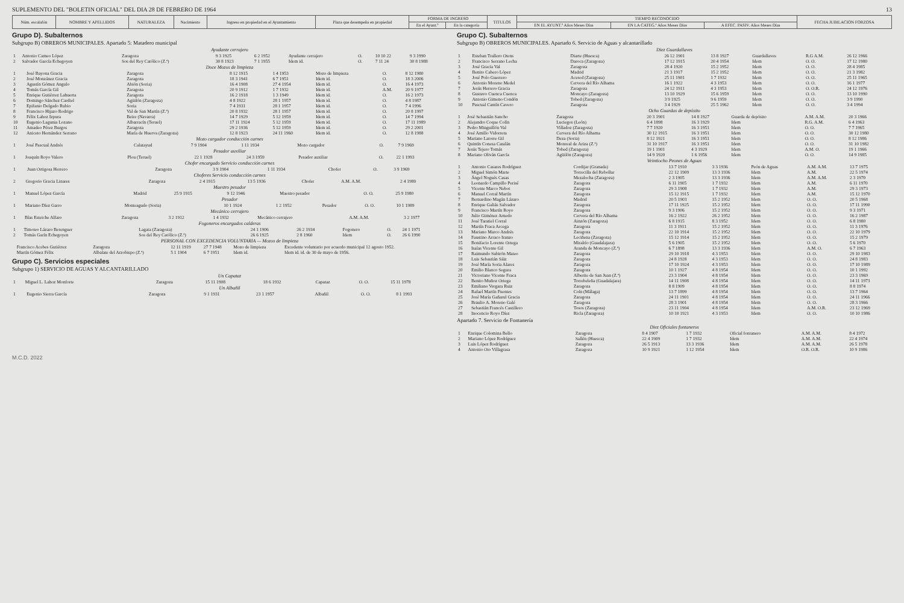SUPLEMENTO DEL "BOLETIN OFICIAL" DEL DIA 28 DE FEBRERO DE 1964 13
| Núm. escalafón | NOMBRE Y APELLIDOS | NATURALEZA | Nacimiento | Ingreso en propiedad en el Ayuntamiento | Plaza que desempeña en propiedad | FORMA DE INGRESO | | TITULOS | TIEMPO RECONOCIDO | | | FECHA JUBILACION FORZOSA |
| --- | --- | --- | --- | --- | --- | --- | --- | --- | --- | --- | --- | --- |
| | | | | | | En el Ayunt.º | En la categoría | | EN EL AYUNT.º Años Meses Días | EN LA CATEG.ª Años Meses Días | A EFEC. PASIV. Años Meses Días | |
Grupo D). Subalternos
Subgrupo B) OBREROS MUNICIPALES. Apartado 5: Matadero municipal
Ayudante cerrajero
| 1 | Antonio Cameo López | Zaragoza | 9 3 1925 | 6 2 1952 | Ayudante cerrajero | O. | | 10 10 22 | 9 3 1990 |
| 2 | Salvador García Echegoyen | Sos del Rey Católico (Z.ª) | 30 8 1923 | 7 1 1955 | Idem id. | O. | | 7 11 24 | 30 8 1988 |
Doce Mozos de limpieza
| 1 | José Bayona Gracia | Zaragoza | 8 12 1915 | 1 4 1953 | Mozo de limpieza | O. | 8 12 1980 |
| 2 | José Monzánez Gracia | Zaragoza | 18 3 1941 | 6 7 1951 | Idem id. | O. | 18 3 2006 |
| 3 | Agustín Gómez Angulo | Abión (Soria) | 16 4 1908 | 27 4 1954 | Idem id. | O. | 16 4 1973 |
| 4 | Tomás García Gil | Zaragoza | 20 9 1912 | 1 7 1932 | Idem id. | A.M. | 20 9 1977 |
| 5 | Enrique Gutiérrez Lahuerta | Zaragoza | 16 2 1918 | 1 3 1949 | Idem id. | O. | 16 2 1973 |
| 6 | Domingo Sánchez Cardiel | Agüilón (Zaragoza) | 4 8 1922 | 28 1 1957 | Idem id. | O. | 4 8 1987 |
| 7 | Epifanio Delgado Rubio | Soria | 7 4 1931 | 28 1 1957 | Idem id. | O. | 7 4 1996 |
| 8 | Francisco Hijazo Rodrigo | Val de San Martín (Z.ª) | 20 8 1932 | 28 1 1957 | Idem id. | O. | 20 8 1997 |
| 9 | Félix Lahoz Izpura | Beire (Navarra) | 14 7 1929 | 5 12 1959 | Idem id. | O. | 14 7 1994 |
| 10 | Eugenio Lagunia Lozano | Albarracín (Teruel) | 17 11 1924 | 5 12 1959 | Idem id. | O. | 17 11 1989 |
| 11 | Amadeo Pérez Burgos | Zaragoza | 29 2 1936 | 5 12 1959 | Idem id. | O. | 29 2 2001 |
| 12 | Aniceto Hernández Serrano | María de Huerva (Zaragoza) | 12 8 1923 | 24 11 1960 | Idem id. | O. | 12 8 1988 |
Mozo cargador conducción carnes
| 1 | José Pascual Andrés | Calatayud | 7 9 1904 | 1 11 1934 | Mozo cargador | O. | 7 9 1969 |
Pesador auxiliar
| 1 | Joaquín Royo Valero | Plou (Teruel) | 22 1 1928 | 24 3 1959 | Pesador auxiliar | O. | 22 1 1993 |
Chofer encargado Servicio conducción carnes
| 1 | Juan Ortigosa Herrero | Zaragoza | 3 9 1904 | 1 11 1934 | Chofer | O. | 3 9 1969 |
Choferes Servicio conducción carnes
| 2 | Gregorio Gracia Linares | Zaragoza | 2 4 1915 | 13 5 1936 | Chofer | A.M. A.M. | 2 4 1980 |
Maestro pesador
| 1 | Manuel López García | Madrid | 25 9 1915 | 9 12 1946 | Maestro pesador | O. O. | 25 9 1980 |
Pesador
| 1 | Mariano Díez Garro | Monteagudo (Soria) | 10 1 1924 | 1 2 1952 | Pesador | O. O. | 10 1 1989 |
Mecánico cerrajero
| 1 | Blas Esteiche Alfaro | Zaragoza | 3 2 1912 | 1 4 1932 | Mecánico cerrajero | A.M. A.M. | 3 2 1977 |
Fogoneros encargados calderas
| 1 | Timoteo Lázaro Berenguer | Lagata (Zaragoza) | 24 1 1906 | 26 2 1934 | Fogonero | O. | 24 1 1971 |
| 2 | Tomás Garín Echegoyen | Sos del Rey Católico (Z.ª) | 26 6 1925 | 2 8 1960 | Idem | O. | 26 6 1990 |
PERSONAL CON EXCEDENCIA VOLUNTARIA — Mozos de limpieza
| | Francisco Acebes Gutiérrez | Zaragoza | 12 11 1919 | 27 7 1948 | Mozo de limpieza | Excedente voluntario por acuerdo municipal 12 agosto 1952. |
| | Martín Gómez Félix | Albalate del Arzobispo (Z.ª) | 5 1 1904 | 6 7 1951 | Idem id. | Idem id. id. de 30 de mayo de 1956. |
Grupo C). Servicios especiales
Subgrupo 1) SERVICIO DE AGUAS Y ALCANTARILLADO
Un Capataz
| 1 | Miguel L. Lahoz Monforte | Zaragoza | 15 11 1908 | 18 6 1932 | Capataz | O. O. | 15 11 1978 |
Un Albañil
| 1 | Eugenio Sierra García | Zaragoza | 9 1 1931 | 23 1 1957 | Albañil | O. O. | 8 1 1993 |
Grupo C). Subalternos
Subgrupo B) OBREROS MUNICIPALES. Apartado 6. Servicio de Aguas y alcantarillado
Diez Guardallaves
| 1 | Esteban Trallero Otens | Diarte (Huesca) | 26 12 1901 | 13 8 1927 | Guardallaves | R.G A.M. | 26 12 1966 |
| 2 | Francisco Serrano Lecha | Daroca (Zaragoza) | 17 12 1915 | 20 4 1954 | Idem | O. O. | 17 12 1980 |
| 3 | José Gracia Val | Zaragoza | 28 4 1920 | 15 2 1952 | Idem | O. O. | 28 4 1985 |
| 4 | Benito Cabero López | Madrid | 21 3 1917 | 15 2 1952 | Idem | O. O. | 21 3 1982 |
| 5 | José Polo Guerrero | Acered (Zaragoza) | 25 11 1901 | 1 7 1932 | Idem | O. O. | 25 11 1965 |
| 6 | Antonio Moreno Medel | Cervera del Río Alhama | 16 1 1922 | 4 3 1953 | Idem | O. O. | 16 1 1977 |
| 7 | Jesús Herrero Gracia | Zaragoza | 24 12 1911 | 4 3 1953 | Idem | O. O.R. | 24 12 1976 |
| 8 | Gustavo Cuenca Cuenca | Moncayo (Zaragoza) | 13 10 1929 | 15 6 1959 | Idem | O. O. | 13 10 1990 |
| 9 | Antonio Gimeno Condón | Tobed (Zaragoza) | 3 9 1925 | 9 6 1959 | Idem | O. O. | 3 9 1990 |
| 10 | Pascual Cantín Cavero | Zaragoza | 3 4 1929 | 25 5 1962 | Idem | O. O. | 3 4 1994 |
Ocho Guardas de depósito
| 1 | José Sebastián Sancho | Zaragoza | 20 3 1901 | 14 8 1927 | Guarda de depósito | A.M. A.M. | 20 3 1966 |
| 2 | Alejandro Coque Colín | Luciegos (León) | 6 4 1898 | 16 3 1929 | Idem | R.G. A.M. | 6 4 1963 |
| 3 | Pedro Minguillón Val | Villadoz (Zaragoza) | 7 7 1920 | 16 3 1951 | Idem | O. O. | 7 7 1965 |
| 4 | José Amillo Vidorreta | Cervera del Río Alhama | 30 12 1915 | 16 3 1951 | Idem | O. O. | 30 12 1980 |
| 5 | Mariano Latorre Gil | Deza (Soria) | 8 12 1921 | 16 3 1951 | Idem | O. O. | 8 12 1986 |
| 6 | Quintín Conesa Catalán | Monreal de Ariza (Z.ª) | 31 10 1917 | 16 3 1951 | Idem | O. O. | 31 10 1982 |
| 7 | Jesús Tejero Tomás | Tobed (Zaragoza) | 19 1 1901 | 4 3 1929 | Idem | A.M. O. | 19 1 1966 |
| 8 | Mariano Oliván García | Agüilón (Zaragoza) | 14 9 1920 | 1 6 1956 | Idem | O. O. | 14 9 1985 |
Veintiocho Peones de Aguas
| 1 | Antonio Casares Rodríguez | Cordijar (Granada) | 13 7 1910 | 3 3 1936 | Peón de Aguas | A.M. A.M. | 13 7 1975 |
| 2 | Miguel Simón Marte | Torrecilla del Rebollar | 22 12 1909 | 13 3 1936 | Idem | A.M. | 22 5 1974 |
| 3 | Ángel Nogués Casas | Mezalocha (Zaragoza) | 2 3 1905 | 13 3 1936 | Idem | A.M. A.M. | 2 3 1970 |
| 4 | Leonardo Campillo Perisé | Zaragoza | 6 11 1905 | 1 7 1932 | Idem | A.M. | 6 11 1970 |
| 5 | Vicente Marco Nebot | Zaragoza | 29 3 1908 | 1 7 1932 | Idem | A.M. | 29 3 1973 |
| 6 | Manuel Corral Martín | Zaragoza | 15 12 1915 | 1 7 1932 | Idem | A.M. | 15 12 1970 |
| 7 | Bernardino Magán Lázaro | Madrid | 20 5 1903 | 15 2 1952 | Idem | O. O. | 20 5 1968 |
| 8 | Enrique Galiás Salvador | Zaragoza | 17 11 1925 | 15 2 1952 | Idem | O. O. | 17 11 1990 |
| 9 | Francisco Martín Royo | Zaragoza | 9 3 1906 | 15 2 1952 | Idem | O. O. | 9 3 1971 |
| 10 | Julio Giménez Arnedo | Cervera del Río Alhama | 16 2 1922 | 26 2 1952 | Idem | O. O. | 16 2 1987 |
| 11 | José Taratiel Corral | Ainzón (Zaragoza) | 6 8 1915 | 8 3 1952 | Idem | O. O. | 6 8 1980 |
| 12 | Martín Fraca Arcega | Zaragoza | 11 3 1911 | 15 2 1952 | Idem | O. O. | 11 3 1976 |
| 13 | Mariano Marco Andrés | Zaragoza | 22 10 1914 | 15 2 1952 | Idem | O. O. | 22 10 1979 |
| 14 | Faustino Arraco Iranzo | Leciñena (Zaragoza) | 15 12 1914 | 15 2 1952 | Idem | O. O. | 15 2 1979 |
| 15 | Bonifacio Lorente Ortega | Miralrío (Guadalajara) | 5 6 1905 | 15 2 1952 | Idem | O. O. | 5 6 1970 |
| 16 | Isaías Vicente Gil | Aranda de Moncayo (Z.ª) | 6 7 1898 | 13 3 1936 | Idem | A.M. O. | 6 7 1963 |
| 17 | Raimundo Subirón Mateo | Zaragoza | 29 10 1918 | 4 3 1953 | Idem | O. O. | 29 10 1983 |
| 18 | Luis Sebastián Sáiz | Zaragoza | 24 8 1928 | 4 3 1953 | Idem | O. O. | 24 8 1983 |
| 19 | José María Soria Alares | Zaragoza | 17 10 1924 | 4 3 1953 | Idem | O. O. | 17 10 1989 |
| 20 | Emilio Blanco Segura | Zaragoza | 10 1 1927 | 4 8 1954 | Idem | O. O. | 10 1 1992 |
| 21 | Victoriano Vicente Fraca | Alberite de San Juan (Z.ª) | 23 3 1904 | 4 8 1954 | Idem | O. O. | 23 3 1969 |
| 22 | Benito Muñoz Ortega | Torrebeleña (Guadalajara) | 14 11 1908 | 4 8 1954 | Idem | O. O. | 14 11 1973 |
| 23 | Emiliano Vergara Ruiz | Zaragoza | 8 8 1909 | 4 8 1954 | Idem | O. O. | 8 8 1974 |
| 24 | Rafael Martín Fuentes | Coín (Málaga) | 13 7 1899 | 4 8 1954 | Idem | O. O. | 13 7 1964 |
| 25 | José María Gañarul Gracia | Zaragoza | 24 11 1901 | 4 8 1954 | Idem | O. O. | 24 11 1966 |
| 26 | Braulio A. Moreno Galé | Zaragoza | 28 3 1901 | 4 8 1954 | Idem | O. O. | 28 3 1966 |
| 27 | Sebastián Francés Castillero | Tosos (Zaragoza) | 23 11 1904 | 4 8 1954 | Idem | A.M. O.R. | 23 12 1969 |
| 28 | Inocencio Royo Díez | Ricla (Zaragoza) | 10 10 1921 | 4 3 1953 | Idem | O. O. | 10 10 1986 |
Apartado 7. Servicio de Fontanería
Diez Oficiales fontaneros
| 1 | Enrique Colomina Bello | Zaragoza | 8 4 1907 | 1 7 1932 | Oficial fontanero | A.M. A.M. | 8 4 1972 |
| 2 | Mariano López Rodríguez | Sallén (Huesca) | 22 4 1909 | 1 7 1932 | Idem | A.M. A.M. | 22 4 1974 |
| 3 | Luis López Rodríguez | Zaragoza | 26 5 1913 | 13 3 1936 | Idem | A.M. A.M. | 26 5 1978 |
| 4 | Antonio Oto Villagrasa | Zaragoza | 10 9 1921 | 1 12 1954 | Idem | O.R. O.R. | 10 9 1986 |
M.C.D. 2022